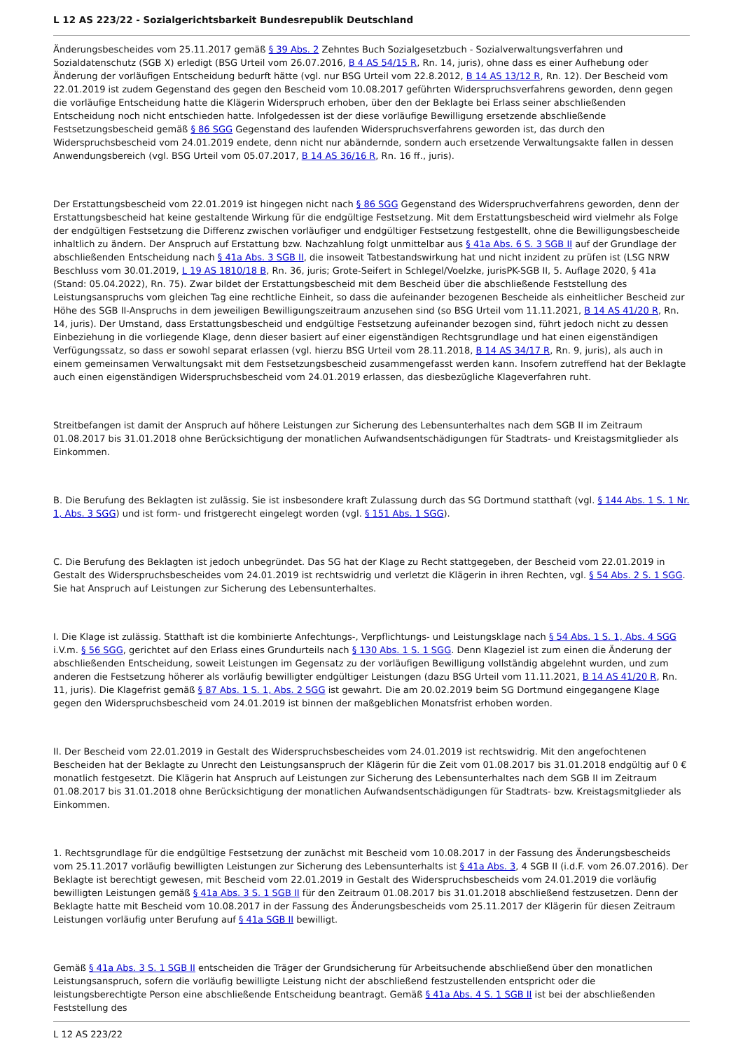L 12 AS 223/22 - Sozialgerichtsbarkeit Bundesrepublik Deutschland
Änderungsbescheides vom 25.11.2017 gemäß § 39 Abs. 2 Zehntes Buch Sozialgesetzbuch - Sozialverwaltungsverfahren und Sozialdatenschutz (SGB X) erledigt (BSG Urteil vom 26.07.2016, B 4 AS 54/15 R, Rn. 14, juris), ohne dass es einer Aufhebung oder Änderung der vorläufigen Entscheidung bedurft hätte (vgl. nur BSG Urteil vom 22.8.2012, B 14 AS 13/12 R, Rn. 12). Der Bescheid vom 22.01.2019 ist zudem Gegenstand des gegen den Bescheid vom 10.08.2017 geführten Widerspruchsverfahrens geworden, denn gegen die vorläufige Entscheidung hatte die Klägerin Widerspruch erhoben, über den der Beklagte bei Erlass seiner abschließenden Entscheidung noch nicht entschieden hatte. Infolgedessen ist der diese vorläufige Bewilligung ersetzende abschließende Festsetzungsbescheid gemäß § 86 SGG Gegenstand des laufenden Widerspruchsverfahrens geworden ist, das durch den Widerspruchsbescheid vom 24.01.2019 endete, denn nicht nur abändernde, sondern auch ersetzende Verwaltungsakte fallen in dessen Anwendungsbereich (vgl. BSG Urteil vom 05.07.2017, B 14 AS 36/16 R, Rn. 16 ff., juris).
Der Erstattungsbescheid vom 22.01.2019 ist hingegen nicht nach § 86 SGG Gegenstand des Widerspruchverfahrens geworden, denn der Erstattungsbescheid hat keine gestaltende Wirkung für die endgültige Festsetzung. Mit dem Erstattungsbescheid wird vielmehr als Folge der endgültigen Festsetzung die Differenz zwischen vorläufiger und endgültiger Festsetzung festgestellt, ohne die Bewilligungsbescheide inhaltlich zu ändern. Der Anspruch auf Erstattung bzw. Nachzahlung folgt unmittelbar aus § 41a Abs. 6 S. 3 SGB II auf der Grundlage der abschließenden Entscheidung nach § 41a Abs. 3 SGB II, die insoweit Tatbestandswirkung hat und nicht inzident zu prüfen ist (LSG NRW Beschluss vom 30.01.2019, L 19 AS 1810/18 B, Rn. 36, juris; Grote-Seifert in Schlegel/Voelzke, jurisPK-SGB II, 5. Auflage 2020, § 41a (Stand: 05.04.2022), Rn. 75). Zwar bildet der Erstattungsbescheid mit dem Bescheid über die abschließende Feststellung des Leistungsanspruchs vom gleichen Tag eine rechtliche Einheit, so dass die aufeinander bezogenen Bescheide als einheitlicher Bescheid zur Höhe des SGB II-Anspruchs in dem jeweiligen Bewilligungszeitraum anzusehen sind (so BSG Urteil vom 11.11.2021, B 14 AS 41/20 R, Rn. 14, juris). Der Umstand, dass Erstattungsbescheid und endgültige Festsetzung aufeinander bezogen sind, führt jedoch nicht zu dessen Einbeziehung in die vorliegende Klage, denn dieser basiert auf einer eigenständigen Rechtsgrundlage und hat einen eigenständigen Verfügungssatz, so dass er sowohl separat erlassen (vgl. hierzu BSG Urteil vom 28.11.2018, B 14 AS 34/17 R, Rn. 9, juris), als auch in einem gemeinsamen Verwaltungsakt mit dem Festsetzungsbescheid zusammengefasst werden kann. Insofern zutreffend hat der Beklagte auch einen eigenständigen Widerspruchsbescheid vom 24.01.2019 erlassen, das diesbezügliche Klageverfahren ruht.
Streitbefangen ist damit der Anspruch auf höhere Leistungen zur Sicherung des Lebensunterhaltes nach dem SGB II im Zeitraum 01.08.2017 bis 31.01.2018 ohne Berücksichtigung der monatlichen Aufwandsentschädigungen für Stadtrats- und Kreistagsmitglieder als Einkommen.
B. Die Berufung des Beklagten ist zulässig. Sie ist insbesondere kraft Zulassung durch das SG Dortmund statthaft (vgl. § 144 Abs. 1 S. 1 Nr. 1, Abs. 3 SGG) und ist form- und fristgerecht eingelegt worden (vgl. § 151 Abs. 1 SGG).
C. Die Berufung des Beklagten ist jedoch unbegründet. Das SG hat der Klage zu Recht stattgegeben, der Bescheid vom 22.01.2019 in Gestalt des Widerspruchsbescheides vom 24.01.2019 ist rechtswidrig und verletzt die Klägerin in ihren Rechten, vgl. § 54 Abs. 2 S. 1 SGG. Sie hat Anspruch auf Leistungen zur Sicherung des Lebensunterhaltes.
I. Die Klage ist zulässig. Statthaft ist die kombinierte Anfechtungs-, Verpflichtungs- und Leistungsklage nach § 54 Abs. 1 S. 1, Abs. 4 SGG i.V.m. § 56 SGG, gerichtet auf den Erlass eines Grundurteils nach § 130 Abs. 1 S. 1 SGG. Denn Klageziel ist zum einen die Änderung der abschließenden Entscheidung, soweit Leistungen im Gegensatz zu der vorläufigen Bewilligung vollständig abgelehnt wurden, und zum anderen die Festsetzung höherer als vorläufig bewilligter endgültiger Leistungen (dazu BSG Urteil vom 11.11.2021, B 14 AS 41/20 R, Rn. 11, juris). Die Klagefrist gemäß § 87 Abs. 1 S. 1, Abs. 2 SGG ist gewahrt. Die am 20.02.2019 beim SG Dortmund eingegangene Klage gegen den Widerspruchsbescheid vom 24.01.2019 ist binnen der maßgeblichen Monatsfrist erhoben worden.
II. Der Bescheid vom 22.01.2019 in Gestalt des Widerspruchsbescheides vom 24.01.2019 ist rechtswidrig. Mit den angefochtenen Bescheiden hat der Beklagte zu Unrecht den Leistungsanspruch der Klägerin für die Zeit vom 01.08.2017 bis 31.01.2018 endgültig auf 0 € monatlich festgesetzt. Die Klägerin hat Anspruch auf Leistungen zur Sicherung des Lebensunterhaltes nach dem SGB II im Zeitraum 01.08.2017 bis 31.01.2018 ohne Berücksichtigung der monatlichen Aufwandsentschädigungen für Stadtrats- bzw. Kreistagsmitglieder als Einkommen.
1. Rechtsgrundlage für die endgültige Festsetzung der zunächst mit Bescheid vom 10.08.2017 in der Fassung des Änderungsbescheids vom 25.11.2017 vorläufig bewilligten Leistungen zur Sicherung des Lebensunterhalts ist § 41a Abs. 3, 4 SGB II (i.d.F. vom 26.07.2016). Der Beklagte ist berechtigt gewesen, mit Bescheid vom 22.01.2019 in Gestalt des Widerspruchsbescheids vom 24.01.2019 die vorläufig bewilligten Leistungen gemäß § 41a Abs. 3 S. 1 SGB II für den Zeitraum 01.08.2017 bis 31.01.2018 abschließend festzusetzen. Denn der Beklagte hatte mit Bescheid vom 10.08.2017 in der Fassung des Änderungsbescheids vom 25.11.2017 der Klägerin für diesen Zeitraum Leistungen vorläufig unter Berufung auf § 41a SGB II bewilligt.
Gemäß § 41a Abs. 3 S. 1 SGB II entscheiden die Träger der Grundsicherung für Arbeitsuchende abschließend über den monatlichen Leistungsanspruch, sofern die vorläufig bewilligte Leistung nicht der abschließend festzustellenden entspricht oder die leistungsberechtigte Person eine abschließende Entscheidung beantragt. Gemäß § 41a Abs. 4 S. 1 SGB II ist bei der abschließenden Feststellung des
L 12 AS 223/22